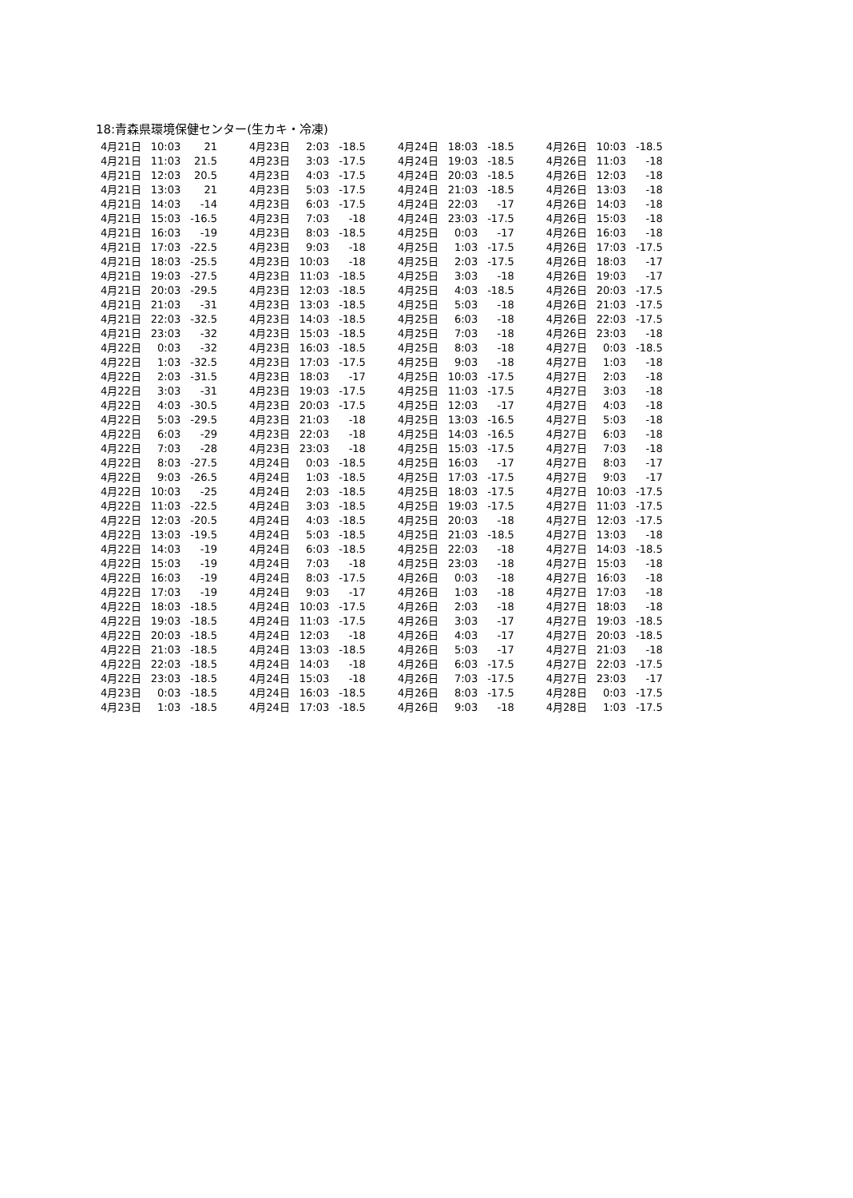18:青森県環境保健センター(生カキ・冷凍)
| 4月21日 | 10:03 | 21 | 4月23日 | 2:03 | -18.5 | 4月24日 | 18:03 | -18.5 | 4月26日 | 10:03 | -18.5 |
| 4月21日 | 11:03 | 21.5 | 4月23日 | 3:03 | -17.5 | 4月24日 | 19:03 | -18.5 | 4月26日 | 11:03 | -18 |
| 4月21日 | 12:03 | 20.5 | 4月23日 | 4:03 | -17.5 | 4月24日 | 20:03 | -18.5 | 4月26日 | 12:03 | -18 |
| 4月21日 | 13:03 | 21 | 4月23日 | 5:03 | -17.5 | 4月24日 | 21:03 | -18.5 | 4月26日 | 13:03 | -18 |
| 4月21日 | 14:03 | -14 | 4月23日 | 6:03 | -17.5 | 4月24日 | 22:03 | -17 | 4月26日 | 14:03 | -18 |
| 4月21日 | 15:03 | -16.5 | 4月23日 | 7:03 | -18 | 4月24日 | 23:03 | -17.5 | 4月26日 | 15:03 | -18 |
| 4月21日 | 16:03 | -19 | 4月23日 | 8:03 | -18.5 | 4月25日 | 0:03 | -17 | 4月26日 | 16:03 | -18 |
| 4月21日 | 17:03 | -22.5 | 4月23日 | 9:03 | -18 | 4月25日 | 1:03 | -17.5 | 4月26日 | 17:03 | -17.5 |
| 4月21日 | 18:03 | -25.5 | 4月23日 | 10:03 | -18 | 4月25日 | 2:03 | -17.5 | 4月26日 | 18:03 | -17 |
| 4月21日 | 19:03 | -27.5 | 4月23日 | 11:03 | -18.5 | 4月25日 | 3:03 | -18 | 4月26日 | 19:03 | -17 |
| 4月21日 | 20:03 | -29.5 | 4月23日 | 12:03 | -18.5 | 4月25日 | 4:03 | -18.5 | 4月26日 | 20:03 | -17.5 |
| 4月21日 | 21:03 | -31 | 4月23日 | 13:03 | -18.5 | 4月25日 | 5:03 | -18 | 4月26日 | 21:03 | -17.5 |
| 4月21日 | 22:03 | -32.5 | 4月23日 | 14:03 | -18.5 | 4月25日 | 6:03 | -18 | 4月26日 | 22:03 | -17.5 |
| 4月21日 | 23:03 | -32 | 4月23日 | 15:03 | -18.5 | 4月25日 | 7:03 | -18 | 4月26日 | 23:03 | -18 |
| 4月22日 | 0:03 | -32 | 4月23日 | 16:03 | -18.5 | 4月25日 | 8:03 | -18 | 4月27日 | 0:03 | -18.5 |
| 4月22日 | 1:03 | -32.5 | 4月23日 | 17:03 | -17.5 | 4月25日 | 9:03 | -18 | 4月27日 | 1:03 | -18 |
| 4月22日 | 2:03 | -31.5 | 4月23日 | 18:03 | -17 | 4月25日 | 10:03 | -17.5 | 4月27日 | 2:03 | -18 |
| 4月22日 | 3:03 | -31 | 4月23日 | 19:03 | -17.5 | 4月25日 | 11:03 | -17.5 | 4月27日 | 3:03 | -18 |
| 4月22日 | 4:03 | -30.5 | 4月23日 | 20:03 | -17.5 | 4月25日 | 12:03 | -17 | 4月27日 | 4:03 | -18 |
| 4月22日 | 5:03 | -29.5 | 4月23日 | 21:03 | -18 | 4月25日 | 13:03 | -16.5 | 4月27日 | 5:03 | -18 |
| 4月22日 | 6:03 | -29 | 4月23日 | 22:03 | -18 | 4月25日 | 14:03 | -16.5 | 4月27日 | 6:03 | -18 |
| 4月22日 | 7:03 | -28 | 4月23日 | 23:03 | -18 | 4月25日 | 15:03 | -17.5 | 4月27日 | 7:03 | -18 |
| 4月22日 | 8:03 | -27.5 | 4月24日 | 0:03 | -18.5 | 4月25日 | 16:03 | -17 | 4月27日 | 8:03 | -17 |
| 4月22日 | 9:03 | -26.5 | 4月24日 | 1:03 | -18.5 | 4月25日 | 17:03 | -17.5 | 4月27日 | 9:03 | -17 |
| 4月22日 | 10:03 | -25 | 4月24日 | 2:03 | -18.5 | 4月25日 | 18:03 | -17.5 | 4月27日 | 10:03 | -17.5 |
| 4月22日 | 11:03 | -22.5 | 4月24日 | 3:03 | -18.5 | 4月25日 | 19:03 | -17.5 | 4月27日 | 11:03 | -17.5 |
| 4月22日 | 12:03 | -20.5 | 4月24日 | 4:03 | -18.5 | 4月25日 | 20:03 | -18 | 4月27日 | 12:03 | -17.5 |
| 4月22日 | 13:03 | -19.5 | 4月24日 | 5:03 | -18.5 | 4月25日 | 21:03 | -18.5 | 4月27日 | 13:03 | -18 |
| 4月22日 | 14:03 | -19 | 4月24日 | 6:03 | -18.5 | 4月25日 | 22:03 | -18 | 4月27日 | 14:03 | -18.5 |
| 4月22日 | 15:03 | -19 | 4月24日 | 7:03 | -18 | 4月25日 | 23:03 | -18 | 4月27日 | 15:03 | -18 |
| 4月22日 | 16:03 | -19 | 4月24日 | 8:03 | -17.5 | 4月26日 | 0:03 | -18 | 4月27日 | 16:03 | -18 |
| 4月22日 | 17:03 | -19 | 4月24日 | 9:03 | -17 | 4月26日 | 1:03 | -18 | 4月27日 | 17:03 | -18 |
| 4月22日 | 18:03 | -18.5 | 4月24日 | 10:03 | -17.5 | 4月26日 | 2:03 | -18 | 4月27日 | 18:03 | -18 |
| 4月22日 | 19:03 | -18.5 | 4月24日 | 11:03 | -17.5 | 4月26日 | 3:03 | -17 | 4月27日 | 19:03 | -18.5 |
| 4月22日 | 20:03 | -18.5 | 4月24日 | 12:03 | -18 | 4月26日 | 4:03 | -17 | 4月27日 | 20:03 | -18.5 |
| 4月22日 | 21:03 | -18.5 | 4月24日 | 13:03 | -18.5 | 4月26日 | 5:03 | -17 | 4月27日 | 21:03 | -18 |
| 4月22日 | 22:03 | -18.5 | 4月24日 | 14:03 | -18 | 4月26日 | 6:03 | -17.5 | 4月27日 | 22:03 | -17.5 |
| 4月22日 | 23:03 | -18.5 | 4月24日 | 15:03 | -18 | 4月26日 | 7:03 | -17.5 | 4月27日 | 23:03 | -17 |
| 4月23日 | 0:03 | -18.5 | 4月24日 | 16:03 | -18.5 | 4月26日 | 8:03 | -17.5 | 4月28日 | 0:03 | -17.5 |
| 4月23日 | 1:03 | -18.5 | 4月24日 | 17:03 | -18.5 | 4月26日 | 9:03 | -18 | 4月28日 | 1:03 | -17.5 |